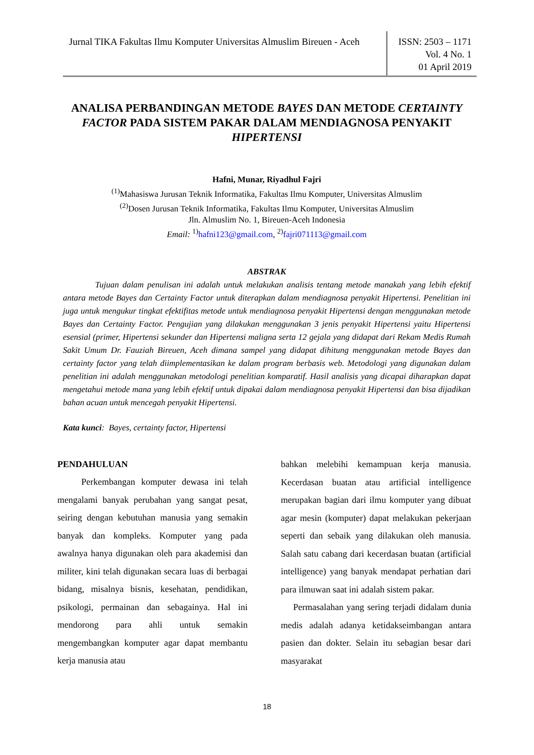Jurnal TIKA Fakultas Ilmu Komputer Universitas Almuslim Bireuen - Aceh
ISSN: 2503 – 1171
Vol. 4 No. 1
01 April 2019
ANALISA PERBANDINGAN METODE BAYES DAN METODE CERTAINTY FACTOR PADA SISTEM PAKAR DALAM MENDIAGNOSA PENYAKIT HIPERTENSI
Hafni, Munar, Riyadhul Fajri
<sup>(1)</sup> Mahasiswa Jurusan Teknik Informatika, Fakultas Ilmu Komputer, Universitas Almuslim
<sup>(2)</sup> Dosen Jurusan Teknik Informatika, Fakultas Ilmu Komputer, Universitas Almuslim
Jln. Almuslim No. 1, Bireuen-Aceh Indonesia
Email: <sup>1)</sup>hafni123@gmail.com, <sup>2)</sup>fajri071113@gmail.com
ABSTRAK
Tujuan dalam penulisan ini adalah untuk melakukan analisis tentang metode manakah yang lebih efektif antara metode Bayes dan Certainty Factor untuk diterapkan dalam mendiagnosa penyakit Hipertensi. Penelitian ini juga untuk mengukur tingkat efektifitas metode untuk mendiagnosa penyakit Hipertensi dengan menggunakan metode Bayes dan Certainty Factor. Pengujian yang dilakukan menggunakan 3 jenis penyakit Hipertensi yaitu Hipertensi esensial (primer, Hipertensi sekunder dan Hipertensi maligna serta 12 gejala yang didapat dari Rekam Medis Rumah Sakit Umum Dr. Fauziah Bireuen, Aceh dimana sampel yang didapat dihitung menggunakan metode Bayes dan certainty factor yang telah diimplementasikan ke dalam program berbasis web. Metodologi yang digunakan dalam penelitian ini adalah menggunakan metodologi penelitian komparatif. Hasil analisis yang dicapai diharapkan dapat mengetahui metode mana yang lebih efektif untuk dipakai dalam mendiagnosa penyakit Hipertensi dan bisa dijadikan bahan acuan untuk mencegah penyakit Hipertensi.
Kata kunci: Bayes, certainty factor, Hipertensi
PENDAHULUAN
Perkembangan komputer dewasa ini telah mengalami banyak perubahan yang sangat pesat, seiring dengan kebutuhan manusia yang semakin banyak dan kompleks. Komputer yang pada awalnya hanya digunakan oleh para akademisi dan militer, kini telah digunakan secara luas di berbagai bidang, misalnya bisnis, kesehatan, pendidikan, psikologi, permainan dan sebagainya. Hal ini mendorong para ahli untuk semakin mengembangkan komputer agar dapat membantu kerja manusia atau
bahkan melebihi kemampuan kerja manusia. Kecerdasan buatan atau artificial intelligence merupakan bagian dari ilmu komputer yang dibuat agar mesin (komputer) dapat melakukan pekerjaan seperti dan sebaik yang dilakukan oleh manusia. Salah satu cabang dari kecerdasan buatan (artificial intelligence) yang banyak mendapat perhatian dari para ilmuwan saat ini adalah sistem pakar.
Permasalahan yang sering terjadi didalam dunia medis adalah adanya ketidakseimbangan antara pasien dan dokter. Selain itu sebagian besar dari masyarakat
18